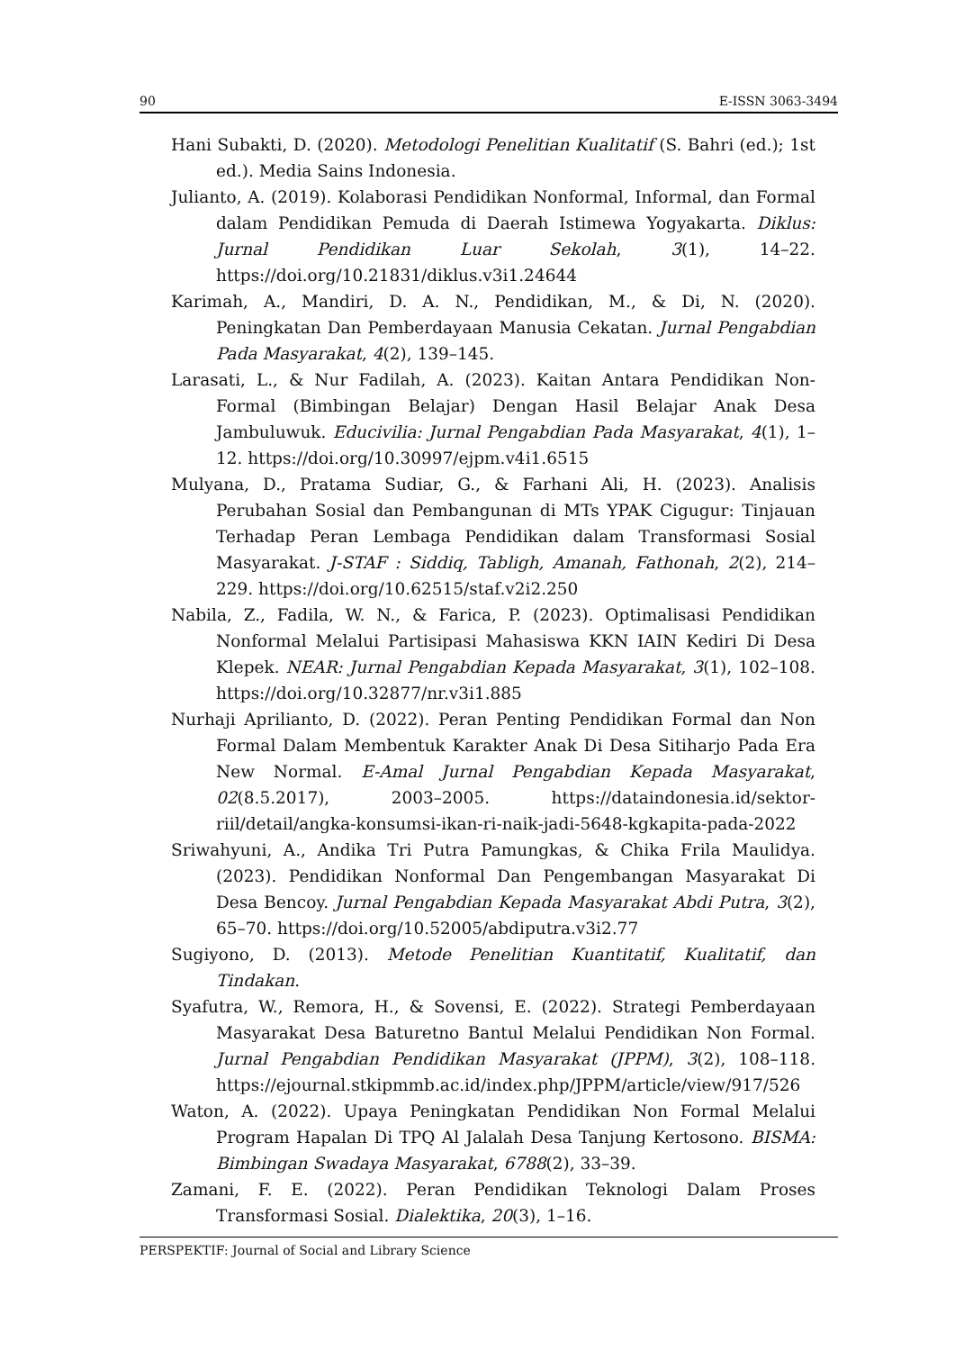90 E-ISSN 3063-3494
Hani Subakti, D. (2020). Metodologi Penelitian Kualitatif (S. Bahri (ed.); 1st ed.). Media Sains Indonesia.
Julianto, A. (2019). Kolaborasi Pendidikan Nonformal, Informal, dan Formal dalam Pendidikan Pemuda di Daerah Istimewa Yogyakarta. Diklus: Jurnal Pendidikan Luar Sekolah, 3(1), 14–22. https://doi.org/10.21831/diklus.v3i1.24644
Karimah, A., Mandiri, D. A. N., Pendidikan, M., & Di, N. (2020). Peningkatan Dan Pemberdayaan Manusia Cekatan. Jurnal Pengabdian Pada Masyarakat, 4(2), 139–145.
Larasati, L., & Nur Fadilah, A. (2023). Kaitan Antara Pendidikan Non-Formal (Bimbingan Belajar) Dengan Hasil Belajar Anak Desa Jambuluwuk. Educivilia: Jurnal Pengabdian Pada Masyarakat, 4(1), 1–12. https://doi.org/10.30997/ejpm.v4i1.6515
Mulyana, D., Pratama Sudiar, G., & Farhani Ali, H. (2023). Analisis Perubahan Sosial dan Pembangunan di MTs YPAK Cigugur: Tinjauan Terhadap Peran Lembaga Pendidikan dalam Transformasi Sosial Masyarakat. J-STAF : Siddiq, Tabligh, Amanah, Fathonah, 2(2), 214–229. https://doi.org/10.62515/staf.v2i2.250
Nabila, Z., Fadila, W. N., & Farica, P. (2023). Optimalisasi Pendidikan Nonformal Melalui Partisipasi Mahasiswa KKN IAIN Kediri Di Desa Klepek. NEAR: Jurnal Pengabdian Kepada Masyarakat, 3(1), 102–108. https://doi.org/10.32877/nr.v3i1.885
Nurhaji Aprilianto, D. (2022). Peran Penting Pendidikan Formal dan Non Formal Dalam Membentuk Karakter Anak Di Desa Sitiharjo Pada Era New Normal. E-Amal Jurnal Pengabdian Kepada Masyarakat, 02(8.5.2017), 2003–2005. https://dataindonesia.id/sektor-riil/detail/angka-konsumsi-ikan-ri-naik-jadi-5648-kgkapita-pada-2022
Sriwahyuni, A., Andika Tri Putra Pamungkas, & Chika Frila Maulidya. (2023). Pendidikan Nonformal Dan Pengembangan Masyarakat Di Desa Bencoy. Jurnal Pengabdian Kepada Masyarakat Abdi Putra, 3(2), 65–70. https://doi.org/10.52005/abdiputra.v3i2.77
Sugiyono, D. (2013). Metode Penelitian Kuantitatif, Kualitatif, dan Tindakan.
Syafutra, W., Remora, H., & Sovensi, E. (2022). Strategi Pemberdayaan Masyarakat Desa Baturetno Bantul Melalui Pendidikan Non Formal. Jurnal Pengabdian Pendidikan Masyarakat (JPPM), 3(2), 108–118. https://ejournal.stkipmmb.ac.id/index.php/JPPM/article/view/917/526
Waton, A. (2022). Upaya Peningkatan Pendidikan Non Formal Melalui Program Hapalan Di TPQ Al Jalalah Desa Tanjung Kertosono. BISMA: Bimbingan Swadaya Masyarakat, 6788(2), 33–39.
Zamani, F. E. (2022). Peran Pendidikan Teknologi Dalam Proses Transformasi Sosial. Dialektika, 20(3), 1–16.
PERSPEKTIF: Journal of Social and Library Science